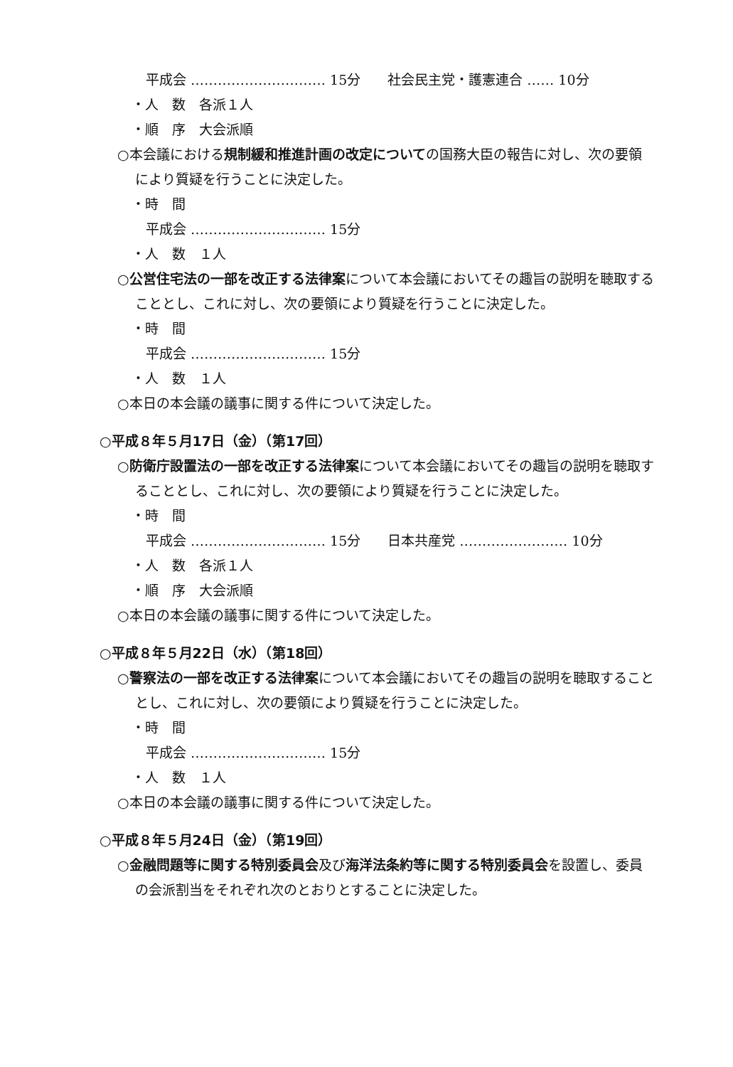平成会 ………………………… 15分　　社会民主党・護憲連合 …… 10分
・人　数　各派１人
・順　序　大会派順
○本会議における規制緩和推進計画の改定についての国務大臣の報告に対し、次の要領により質疑を行うことに決定した。
・時　間
平成会 ………………………… 15分
・人　数　１人
○公営住宅法の一部を改正する法律案について本会議においてその趣旨の説明を聴取することとし、これに対し、次の要領により質疑を行うことに決定した。
・時　間
平成会 ………………………… 15分
・人　数　１人
○本日の本会議の議事に関する件について決定した。
○平成８年５月17日（金）（第17回）
○防衛庁設置法の一部を改正する法律案について本会議においてその趣旨の説明を聴取することとし、これに対し、次の要領により質疑を行うことに決定した。
・時　間
平成会 ………………………… 15分　　日本共産党 …………………… 10分
・人　数　各派１人
・順　序　大会派順
○本日の本会議の議事に関する件について決定した。
○平成８年５月22日（水）（第18回）
○警察法の一部を改正する法律案について本会議においてその趣旨の説明を聴取することとし、これに対し、次の要領により質疑を行うことに決定した。
・時　間
平成会 ………………………… 15分
・人　数　１人
○本日の本会議の議事に関する件について決定した。
○平成８年５月24日（金）（第19回）
○金融問題等に関する特別委員会及び海洋法条約等に関する特別委員会を設置し、委員の会派割当をそれぞれ次のとおりとすることに決定した。